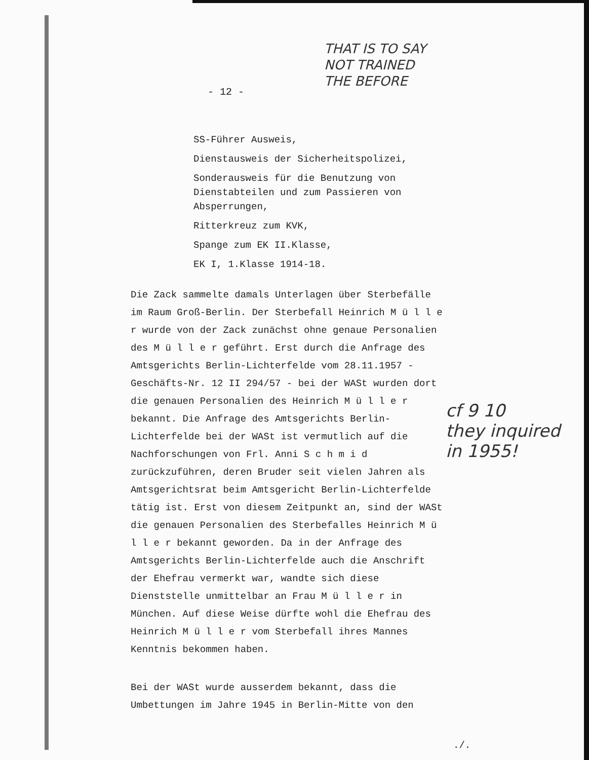- 12 -
THAT IS TO SAY
NOT TRAINED
THE BEFORE
SS-Führer Ausweis,
Dienstausweis der Sicherheitspolizei,
Sonderausweis für die Benutzung von Dienstabteilen und zum Passieren von Absperrungen,
Ritterkreuz zum KVK,
Spange zum EK II.Klasse,
EK I, 1.Klasse 1914-18.
Die Zack sammelte damals Unterlagen über Sterbefälle im Raum Groß-Berlin. Der Sterbefall Heinrich M ü l l e r wurde von der Zack zunächst ohne genaue Personalien des M ü l l e r geführt. Erst durch die Anfrage des Amtsgerichts Berlin-Lichterfelde vom 28.11.1957 - Geschäfts-Nr. 12 II 294/57 - bei der WASt wurden dort die genauen Personalien des Heinrich M ü l l e r bekannt. Die Anfrage des Amtsgerichts Berlin-Lichterfelde bei der WASt ist vermutlich auf die Nachforschungen von Frl. Anni S c h m i d zurückzuführen, deren Bruder seit vielen Jahren als Amtsgerichtsrat beim Amtsgericht Berlin-Lichterfelde tätig ist. Erst von diesem Zeitpunkt an, sind der WASt die genauen Personalien des Sterbefalles Heinrich M ü l l e r bekannt geworden. Da in der Anfrage des Amtsgerichts Berlin-Lichterfelde auch die Anschrift der Ehefrau vermerkt war, wandte sich diese Dienststelle unmittelbar an Frau M ü l l e r in München. Auf diese Weise dürfte wohl die Ehefrau des Heinrich M ü l l e r vom Sterbefall ihres Mannes Kenntnis bekommen haben.
Bei der WASt wurde ausserdem bekannt, dass die Umbettungen im Jahre 1945 in Berlin-Mitte von den
cf 9 10
they inquired
in 1955!
./.